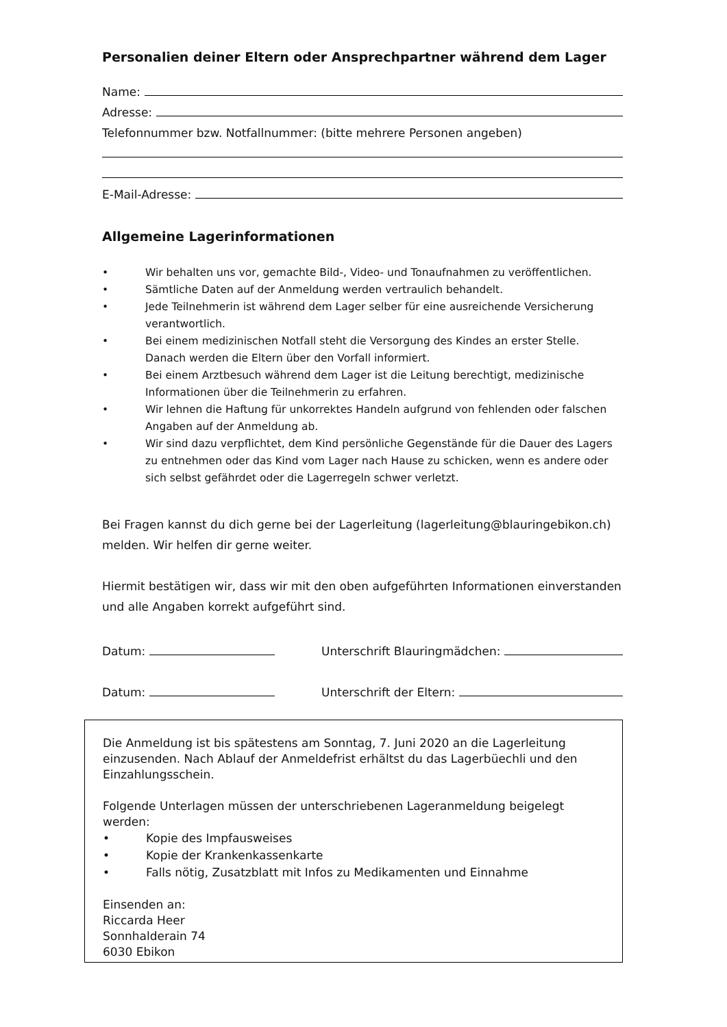Personalien deiner Eltern oder Ansprechpartner während dem Lager
Name:
Adresse:
Telefonnummer bzw. Notfallnummer: (bitte mehrere Personen angeben)
E-Mail-Adresse:
Allgemeine Lagerinformationen
• Wir behalten uns vor, gemachte Bild-, Video- und Tonaufnahmen zu veröffentlichen.
• Sämtliche Daten auf der Anmeldung werden vertraulich behandelt.
• Jede Teilnehmerin ist während dem Lager selber für eine ausreichende Versicherung verantwortlich.
• Bei einem medizinischen Notfall steht die Versorgung des Kindes an erster Stelle. Danach werden die Eltern über den Vorfall informiert.
• Bei einem Arztbesuch während dem Lager ist die Leitung berechtigt, medizinische Informationen über die Teilnehmerin zu erfahren.
• Wir lehnen die Haftung für unkorrektes Handeln aufgrund von fehlenden oder falschen Angaben auf der Anmeldung ab.
• Wir sind dazu verpflichtet, dem Kind persönliche Gegenstände für die Dauer des Lagers zu entnehmen oder das Kind vom Lager nach Hause zu schicken, wenn es andere oder sich selbst gefährdet oder die Lagerregeln schwer verletzt.
Bei Fragen kannst du dich gerne bei der Lagerleitung (lagerleitung@blauringebikon.ch) melden. Wir helfen dir gerne weiter.
Hiermit bestätigen wir, dass wir mit den oben aufgeführten Informationen einverstanden und alle Angaben korrekt aufgeführt sind.
Datum: Unterschrift Blauringmädchen:
Datum: Unterschrift der Eltern:
Die Anmeldung ist bis spätestens am Sonntag, 7. Juni 2020 an die Lagerleitung einzusenden. Nach Ablauf der Anmeldefrist erhältst du das Lagerbüechli und den Einzahlungsschein.
Folgende Unterlagen müssen der unterschriebenen Lageranmeldung beigelegt werden:
• Kopie des Impfausweises
• Kopie der Krankenkassenkarte
• Falls nötig, Zusatzblatt mit Infos zu Medikamenten und Einnahme
Einsenden an:
Riccarda Heer
Sonnhalderain 74
6030 Ebikon